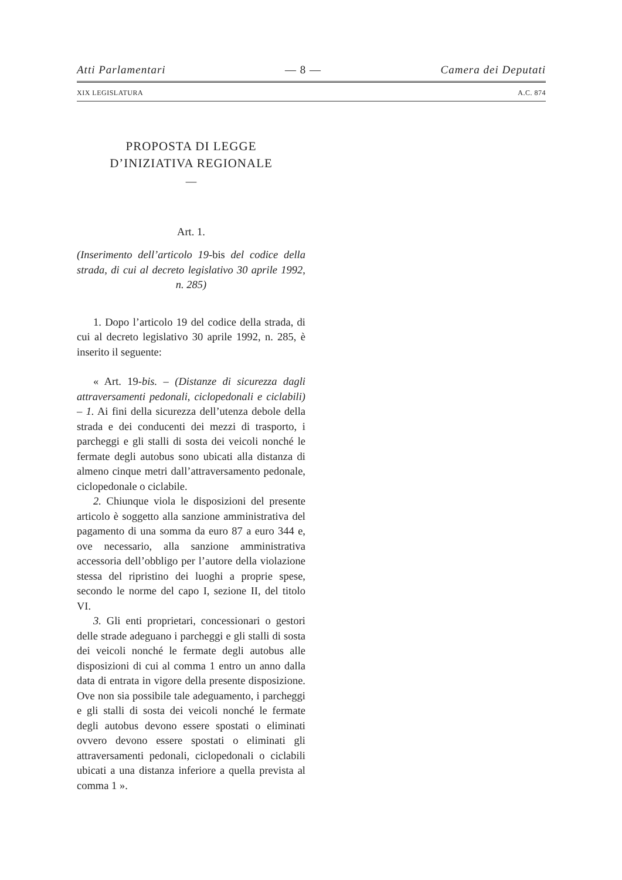Atti Parlamentari — 8 — Camera dei Deputati
XIX LEGISLATURA A.C. 874
PROPOSTA DI LEGGE
D’INIZIATIVA REGIONALE
—
Art. 1.
(Inserimento dell’articolo 19-bis del codice della strada, di cui al decreto legislativo 30 aprile 1992, n. 285)
1. Dopo l’articolo 19 del codice della strada, di cui al decreto legislativo 30 aprile 1992, n. 285, è inserito il seguente:
« Art. 19-bis. – (Distanze di sicurezza dagli attraversamenti pedonali, ciclopedonali e ciclabili) – 1. Ai fini della sicurezza dell’utenza debole della strada e dei conducenti dei mezzi di trasporto, i parcheggi e gli stalli di sosta dei veicoli nonché le fermate degli autobus sono ubicati alla distanza di almeno cinque metri dall’attraversamento pedonale, ciclopedonale o ciclabile.
2. Chiunque viola le disposizioni del presente articolo è soggetto alla sanzione amministrativa del pagamento di una somma da euro 87 a euro 344 e, ove necessario, alla sanzione amministrativa accessoria dell’obbligo per l’autore della violazione stessa del ripristino dei luoghi a proprie spese, secondo le norme del capo I, sezione II, del titolo VI.
3. Gli enti proprietari, concessionari o gestori delle strade adeguano i parcheggi e gli stalli di sosta dei veicoli nonché le fermate degli autobus alle disposizioni di cui al comma 1 entro un anno dalla data di entrata in vigore della presente disposizione. Ove non sia possibile tale adeguamento, i parcheggi e gli stalli di sosta dei veicoli nonché le fermate degli autobus devono essere spostati o eliminati ovvero devono essere spostati o eliminati gli attraversamenti pedonali, ciclopedonali o ciclabili ubicati a una distanza inferiore a quella prevista al comma 1 ».